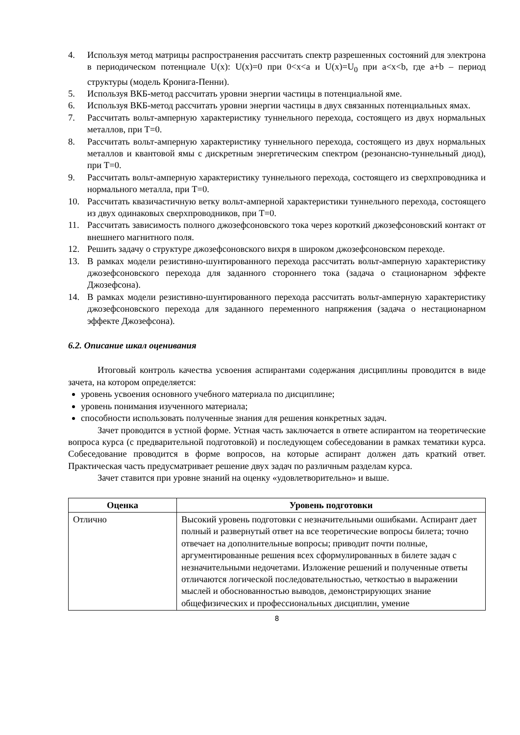4. Используя метод матрицы распространения рассчитать спектр разрешенных состояний для электрона в периодическом потенциале U(x): U(x)=0 при 0<x<a и U(x)=U<sub>0</sub> при a<x<b, где a+b – период структуры (модель Кронига-Пенни).
5. Используя ВКБ-метод рассчитать уровни энергии частицы в потенциальной яме.
6. Используя ВКБ-метод рассчитать уровни энергии частицы в двух связанных потенциальных ямах.
7. Рассчитать вольт-амперную характеристику туннельного перехода, состоящего из двух нормальных металлов, при T=0.
8. Рассчитать вольт-амперную характеристику туннельного перехода, состоящего из двух нормальных металлов и квантовой ямы с дискретным энергетическим спектром (резонансно-туннельный диод), при T=0.
9. Рассчитать вольт-амперную характеристику туннельного перехода, состоящего из сверхпроводника и нормального металла, при T=0.
10. Рассчитать квазичастичную ветку вольт-амперной характеристики туннельного перехода, состоящего из двух одинаковых сверхпроводников, при T=0.
11. Рассчитать зависимость полного джозефсоновского тока через короткий джозефсоновский контакт от внешнего магнитного поля.
12. Решить задачу о структуре джозефсоновского вихря в широком джозефсоновском переходе.
13. В рамках модели резистивно-шунтированного перехода рассчитать вольт-амперную характеристику джозефсоновского перехода для заданного стороннего тока (задача о стационарном эффекте Джозефсона).
14. В рамках модели резистивно-шунтированного перехода рассчитать вольт-амперную характеристику джозефсоновского перехода для заданного переменного напряжения (задача о нестационарном эффекте Джозефсона).
6.2. Описание шкал оценивания
Итоговый контроль качества усвоения аспирантами содержания дисциплины проводится в виде зачета, на котором определяется:
уровень усвоения основного учебного материала по дисциплине;
уровень понимания изученного материала;
способности использовать полученные знания для решения конкретных задач.
Зачет проводится в устной форме. Устная часть заключается в ответе аспирантом на теоретические вопроса курса (с предварительной подготовкой) и последующем собеседовании в рамках тематики курса. Собеседование проводится в форме вопросов, на которые аспирант должен дать краткий ответ. Практическая часть предусматривает решение двух задач по различным разделам курса.
Зачет ставится при уровне знаний на оценку «удовлетворительно» и выше.
| Оценка | Уровень подготовки |
| --- | --- |
| Отлично | Высокий уровень подготовки с незначительными ошибками. Аспирант дает полный и развернутый ответ на все теоретические вопросы билета; точно отвечает на дополнительные вопросы; приводит почти полные, аргументированные решения всех сформулированных в билете задач с незначительными недочетами. Изложение решений и полученные ответы отличаются логической последовательностью, четкостью в выражении мыслей и обоснованностью выводов, демонстрирующих знание общефизических и профессиональных дисциплин, умение |
8